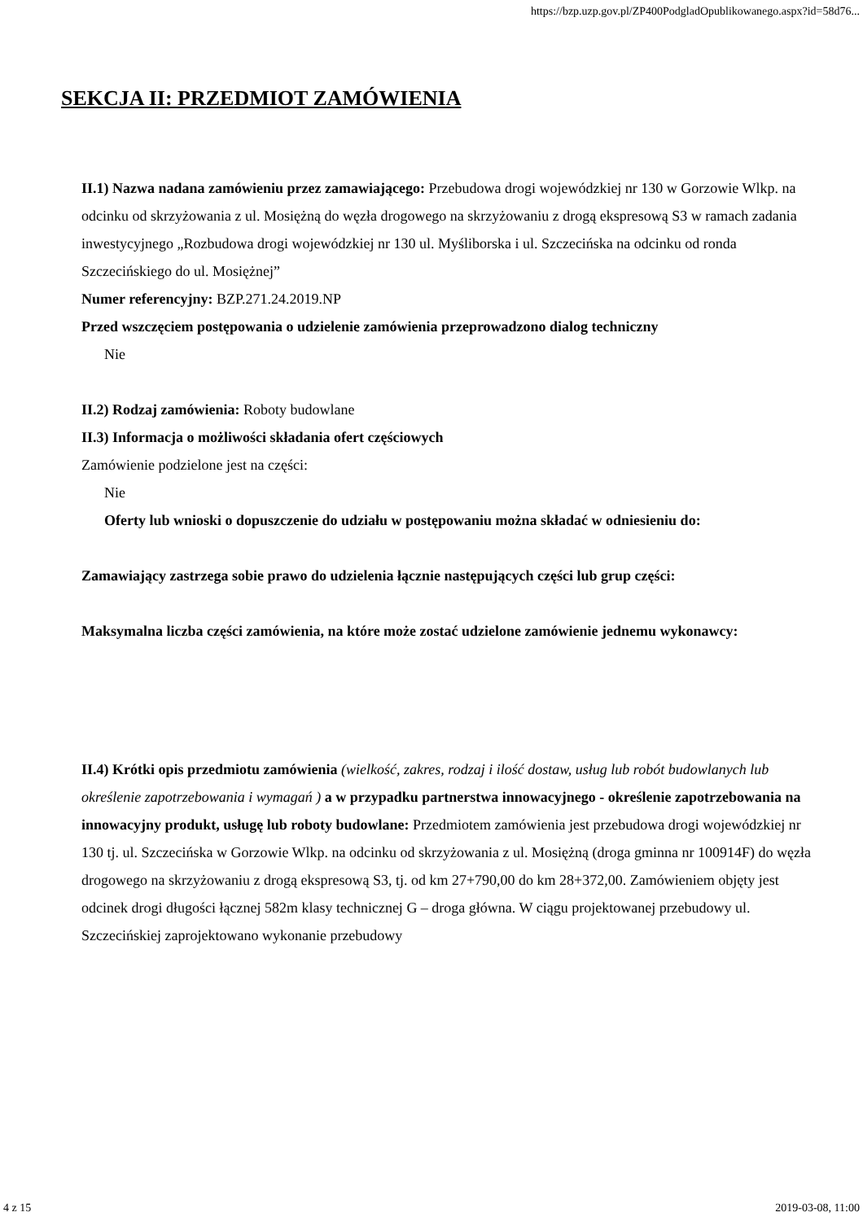https://bzp.uzp.gov.pl/ZP400PodgladOpublikowanego.aspx?id=58d76...
SEKCJA II: PRZEDMIOT ZAMÓWIENIA
II.1) Nazwa nadana zamówieniu przez zamawiającego: Przebudowa drogi wojewódzkiej nr 130 w Gorzowie Wlkp. na odcinku od skrzyżowania z ul. Mosiężną do węzła drogowego na skrzyżowaniu z drogą ekspresową S3 w ramach zadania inwestycyjnego „Rozbudowa drogi wojewódzkiej nr 130 ul. Myśliborska i ul. Szczecińska na odcinku od ronda Szczecińskiego do ul. Mosiężnej”
Numer referencyjny: BZP.271.24.2019.NP
Przed wszczęciem postępowania o udzielenie zamówienia przeprowadzono dialog techniczny
Nie
II.2) Rodzaj zamówienia: Roboty budowlane
II.3) Informacja o możliwości składania ofert częściowych
Zamówienie podzielone jest na części:
Nie
Oferty lub wnioski o dopuszczenie do udziału w postępowaniu można składać w odniesieniu do:
Zamawiający zastrzega sobie prawo do udzielenia łącznie następujących części lub grup części:
Maksymalna liczba części zamówienia, na które może zostać udzielone zamówienie jednemu wykonawcy:
II.4) Krótki opis przedmiotu zamówienia (wielkość, zakres, rodzaj i ilość dostaw, usług lub robót budowlanych lub określenie zapotrzebowania i wymagań ) a w przypadku partnerstwa innowacyjnego - określenie zapotrzebowania na innowacyjny produkt, usługę lub roboty budowlane: Przedmiotem zamówienia jest przebudowa drogi wojewódzkiej nr 130 tj. ul. Szczecińska w Gorzowie Wlkp. na odcinku od skrzyżowania z ul. Mosiężną (droga gminna nr 100914F) do węzła drogowego na skrzyżowaniu z drogą ekspresową S3, tj. od km 27+790,00 do km 28+372,00. Zamówieniem objęty jest odcinek drogi długości łącznej 582m klasy technicznej G – droga główna. W ciągu projektowanej przebudowy ul. Szczecińskiej zaprojektowano wykonanie przebudowy
4 z 15 2019-03-08, 11:00